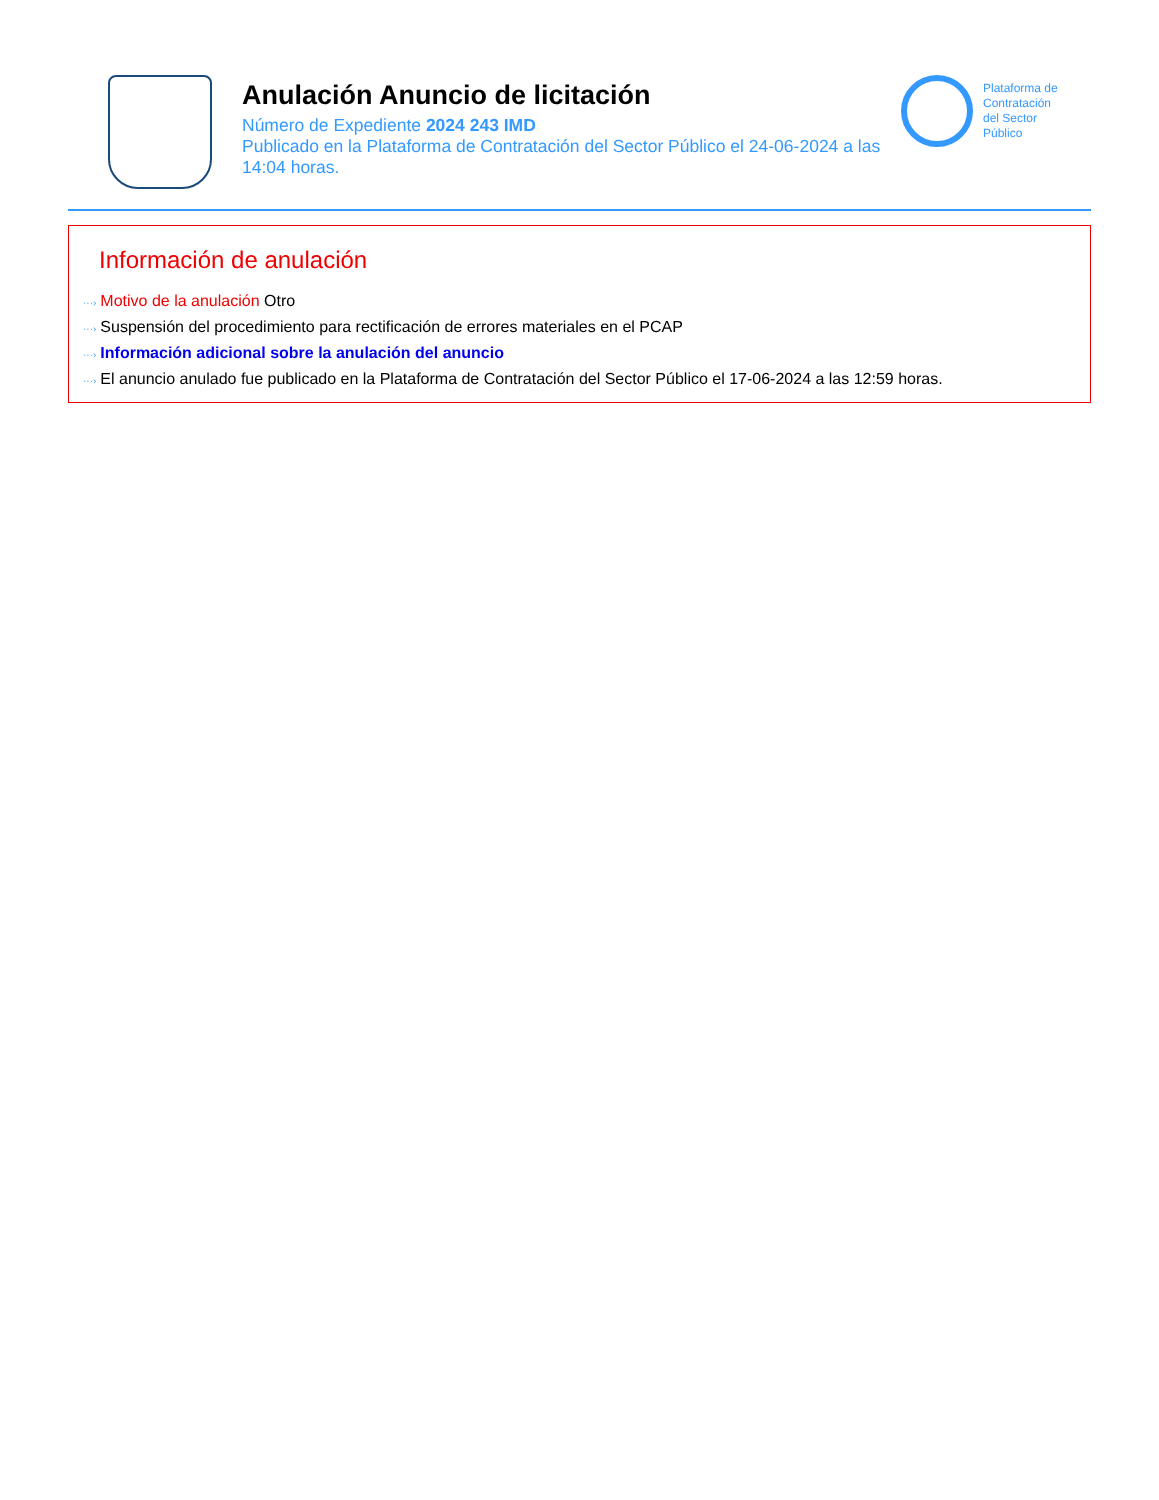Anulación Anuncio de licitación
Número de Expediente 2024 243 IMD
Publicado en la Plataforma de Contratación del Sector Público el 24-06-2024 a las 14:04 horas.
Plataforma de
Contratación
del Sector
Público
Información de anulación
···› Motivo de la anulación Otro
···› Suspensión del procedimiento para rectificación de errores materiales en el PCAP
···› Información adicional sobre la anulación del anuncio
···› El anuncio anulado fue publicado en la Plataforma de Contratación del Sector Público el 17-06-2024 a las 12:59 horas.